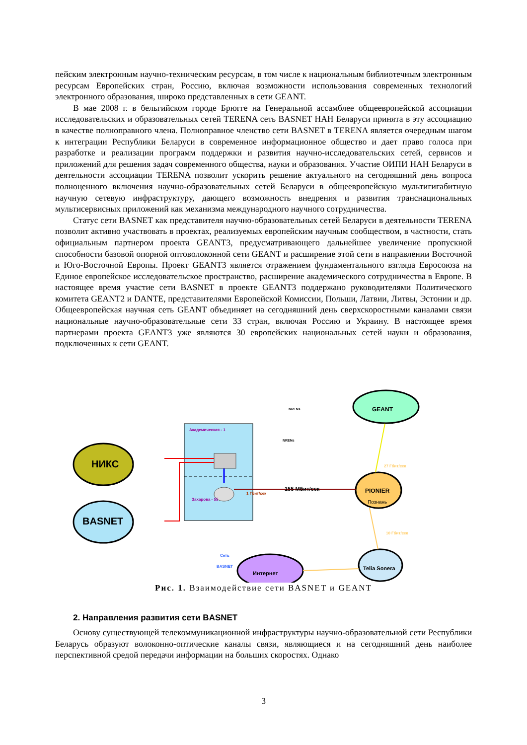пейским электронным научно-техническим ресурсам, в том числе к национальным библиотечным электронным ресурсам Европейских стран, Россию, включая возможности использования современных технологий электронного образования, широко представленных в сети GEANT.
В мае 2008 г. в бельгийском городе Брюгге на Генеральной ассамблее общеевропейской ассоциации исследовательских и образовательных сетей TERENA сеть BASNET НАН Беларуси принята в эту ассоциацию в качестве полноправного члена. Полноправное членство сети BASNET в TERENA является очередным шагом к интеграции Республики Беларуси в современное информационное общество и дает право голоса при разработке и реализации программ поддержки и развития научно-исследовательских сетей, сервисов и приложений для решения задач современного общества, науки и образования. Участие ОИПИ НАН Беларуси в деятельности ассоциации TERENA позволит ускорить решение актуального на сегодняшний день вопроса полноценного включения научно-образовательных сетей Беларуси в общеевропейскую мультигигабитную научную сетевую инфраструктуру, дающего возможность внедрения и развития транснациональных мультисервисных приложений как механизма международного научного сотрудничества.
Статус сети BASNET как представителя научно-образовательных сетей Беларуси в деятельности TERENA позволит активно участвовать в проектах, реализуемых европейским научным сообществом, в частности, стать официальным партнером проекта GEANT3, предусматривающего дальнейшее увеличение пропускной способности базовой опорной оптоволоконной сети GEANT и расширение этой сети в направлении Восточной и Юго-Восточной Европы. Проект GEANT3 является отражением фундаментального взгляда Евросоюза на Единое европейское исследовательское пространство, расширение академического сотрудничества в Европе. В настоящее время участие сети BASNET в проекте GEANT3 поддержано руководителями Политического комитета GEANT2 и DANTE, представителями Европейской Комиссии, Польши, Латвии, Литвы, Эстонии и др. Общеевропейская научная сеть GEANT объединяет на сегодняшний день сверхскоростными каналами связи национальные научно-образовательные сети 33 стран, включая Россию и Украину. В настоящее время партнерами проекта GEANT3 уже являются 30 европейских национальных сетей науки и образования, подключенных к сети GEANT.
Академическая - 1
Захарова - 55
1 Гбит/сек
Сеть
BASNET
НИКС
BASNET
GEANT
NRENs
NRENs
155 Мбит/сек
27 Гбит/сек
PIONIER
Познань
10 Гбит/сек
Telia Sonera
Интернет
Рис. 1. Взаимодействие сети BASNET и GEANT
2. Направления развития сети BASNET
Основу существующей телекоммуникационной инфраструктуры научно-образовательной сети Республики Беларусь образуют волоконно-оптические каналы связи, являющиеся и на сегодняшний день наиболее перспективной средой передачи информации на больших скоростях. Однако
3